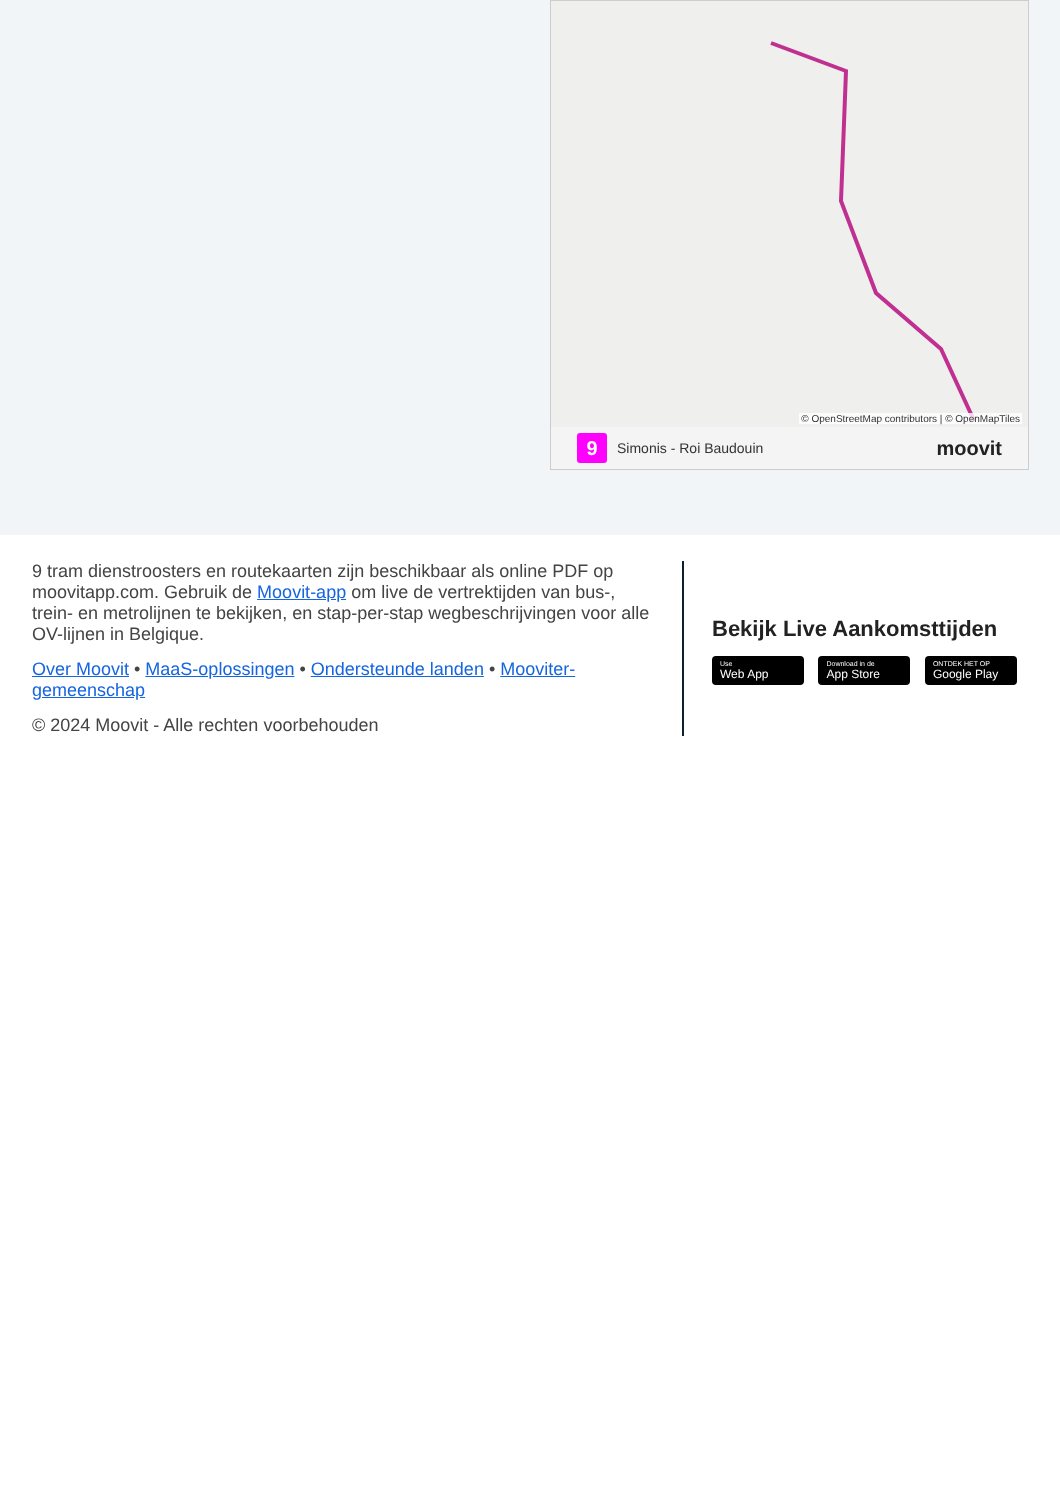© OpenStreetMap contributors | © OpenMapTiles
9
Simonis - Roi Baudouin
moovit
9 tram dienstroosters en routekaarten zijn beschikbaar als online PDF op moovitapp.com. Gebruik de Moovit-app om live de vertrektijden van bus-, trein- en metrolijnen te bekijken, en stap-per-stap wegbeschrijvingen voor alle OV-lijnen in Belgique.
Over Moovit • MaaS-oplossingen • Ondersteunde landen • Mooviter-gemeenschap
© 2024 Moovit - Alle rechten voorbehouden
Bekijk Live Aankomsttijden
Use Web App Download in de App Store ONTDEK HET OP Google Play